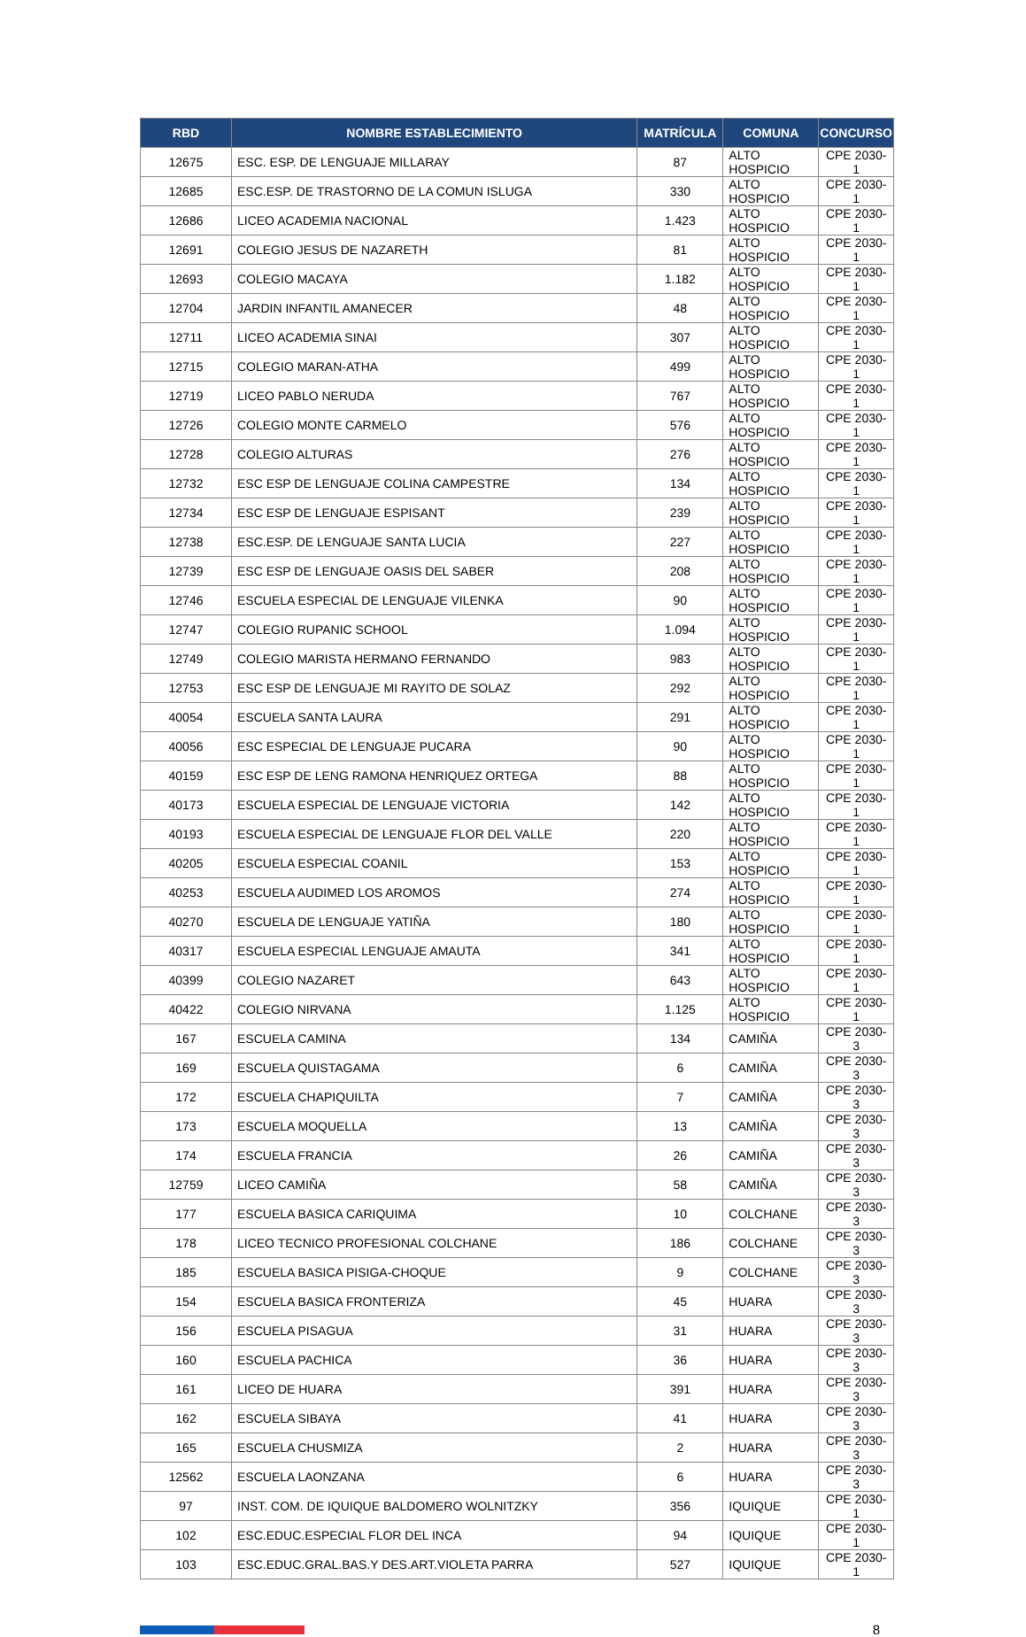| RBD | NOMBRE ESTABLECIMIENTO | MATRÍCULA | COMUNA | CONCURSO |
| --- | --- | --- | --- | --- |
| 12675 | ESC. ESP. DE LENGUAJE MILLARAY | 87 | ALTO HOSPICIO | CPE 2030-1 |
| 12685 | ESC.ESP. DE TRASTORNO DE LA COMUN ISLUGA | 330 | ALTO HOSPICIO | CPE 2030-1 |
| 12686 | LICEO ACADEMIA NACIONAL | 1.423 | ALTO HOSPICIO | CPE 2030-1 |
| 12691 | COLEGIO JESUS DE NAZARETH | 81 | ALTO HOSPICIO | CPE 2030-1 |
| 12693 | COLEGIO MACAYA | 1.182 | ALTO HOSPICIO | CPE 2030-1 |
| 12704 | JARDIN INFANTIL AMANECER | 48 | ALTO HOSPICIO | CPE 2030-1 |
| 12711 | LICEO ACADEMIA SINAI | 307 | ALTO HOSPICIO | CPE 2030-1 |
| 12715 | COLEGIO MARAN-ATHA | 499 | ALTO HOSPICIO | CPE 2030-1 |
| 12719 | LICEO PABLO NERUDA | 767 | ALTO HOSPICIO | CPE 2030-1 |
| 12726 | COLEGIO MONTE CARMELO | 576 | ALTO HOSPICIO | CPE 2030-1 |
| 12728 | COLEGIO ALTURAS | 276 | ALTO HOSPICIO | CPE 2030-1 |
| 12732 | ESC ESP DE LENGUAJE COLINA CAMPESTRE | 134 | ALTO HOSPICIO | CPE 2030-1 |
| 12734 | ESC ESP DE LENGUAJE ESPISANT | 239 | ALTO HOSPICIO | CPE 2030-1 |
| 12738 | ESC.ESP. DE LENGUAJE SANTA LUCIA | 227 | ALTO HOSPICIO | CPE 2030-1 |
| 12739 | ESC ESP DE LENGUAJE OASIS DEL SABER | 208 | ALTO HOSPICIO | CPE 2030-1 |
| 12746 | ESCUELA ESPECIAL DE LENGUAJE VILENKA | 90 | ALTO HOSPICIO | CPE 2030-1 |
| 12747 | COLEGIO RUPANIC SCHOOL | 1.094 | ALTO HOSPICIO | CPE 2030-1 |
| 12749 | COLEGIO MARISTA HERMANO FERNANDO | 983 | ALTO HOSPICIO | CPE 2030-1 |
| 12753 | ESC ESP DE LENGUAJE MI RAYITO DE SOLAZ | 292 | ALTO HOSPICIO | CPE 2030-1 |
| 40054 | ESCUELA SANTA LAURA | 291 | ALTO HOSPICIO | CPE 2030-1 |
| 40056 | ESC ESPECIAL DE LENGUAJE PUCARA | 90 | ALTO HOSPICIO | CPE 2030-1 |
| 40159 | ESC ESP DE LENG RAMONA HENRIQUEZ ORTEGA | 88 | ALTO HOSPICIO | CPE 2030-1 |
| 40173 | ESCUELA ESPECIAL DE LENGUAJE VICTORIA | 142 | ALTO HOSPICIO | CPE 2030-1 |
| 40193 | ESCUELA ESPECIAL DE LENGUAJE FLOR DEL VALLE | 220 | ALTO HOSPICIO | CPE 2030-1 |
| 40205 | ESCUELA ESPECIAL COANIL | 153 | ALTO HOSPICIO | CPE 2030-1 |
| 40253 | ESCUELA AUDIMED LOS AROMOS | 274 | ALTO HOSPICIO | CPE 2030-1 |
| 40270 | ESCUELA DE LENGUAJE YATIÑA | 180 | ALTO HOSPICIO | CPE 2030-1 |
| 40317 | ESCUELA ESPECIAL LENGUAJE AMAUTA | 341 | ALTO HOSPICIO | CPE 2030-1 |
| 40399 | COLEGIO NAZARET | 643 | ALTO HOSPICIO | CPE 2030-1 |
| 40422 | COLEGIO NIRVANA | 1.125 | ALTO HOSPICIO | CPE 2030-1 |
| 167 | ESCUELA CAMINA | 134 | CAMIÑA | CPE 2030-3 |
| 169 | ESCUELA QUISTAGAMA | 6 | CAMIÑA | CPE 2030-3 |
| 172 | ESCUELA CHAPIQUILTA | 7 | CAMIÑA | CPE 2030-3 |
| 173 | ESCUELA MOQUELLA | 13 | CAMIÑA | CPE 2030-3 |
| 174 | ESCUELA FRANCIA | 26 | CAMIÑA | CPE 2030-3 |
| 12759 | LICEO CAMIÑA | 58 | CAMIÑA | CPE 2030-3 |
| 177 | ESCUELA BASICA CARIQUIMA | 10 | COLCHANE | CPE 2030-3 |
| 178 | LICEO TECNICO PROFESIONAL COLCHANE | 186 | COLCHANE | CPE 2030-3 |
| 185 | ESCUELA BASICA PISIGA-CHOQUE | 9 | COLCHANE | CPE 2030-3 |
| 154 | ESCUELA BASICA FRONTERIZA | 45 | HUARA | CPE 2030-3 |
| 156 | ESCUELA PISAGUA | 31 | HUARA | CPE 2030-3 |
| 160 | ESCUELA PACHICA | 36 | HUARA | CPE 2030-3 |
| 161 | LICEO DE HUARA | 391 | HUARA | CPE 2030-3 |
| 162 | ESCUELA SIBAYA | 41 | HUARA | CPE 2030-3 |
| 165 | ESCUELA CHUSMIZA | 2 | HUARA | CPE 2030-3 |
| 12562 | ESCUELA LAONZANA | 6 | HUARA | CPE 2030-3 |
| 97 | INST. COM. DE IQUIQUE BALDOMERO WOLNITZKY | 356 | IQUIQUE | CPE 2030-1 |
| 102 | ESC.EDUC.ESPECIAL FLOR DEL INCA | 94 | IQUIQUE | CPE 2030-1 |
| 103 | ESC.EDUC.GRAL.BAS.Y DES.ART.VIOLETA PARRA | 527 | IQUIQUE | CPE 2030-1 |
8